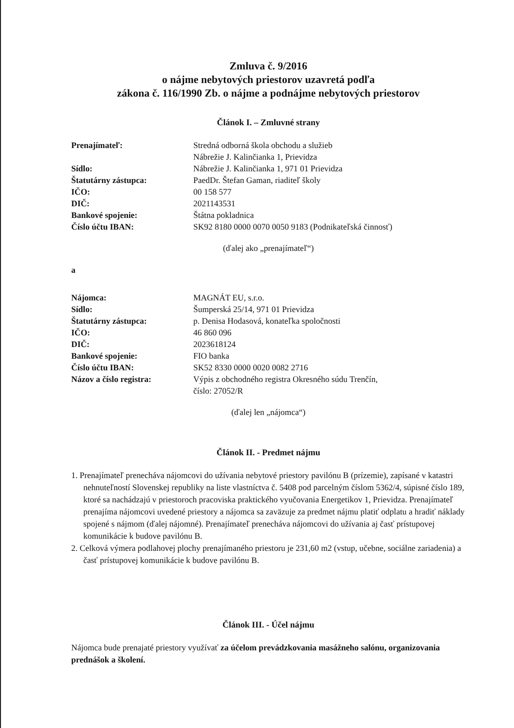Zmluva č. 9/2016
o nájme nebytových priestorov uzavretá podľa
zákona č. 116/1990 Zb. o nájme a podnájme nebytových priestorov
Článok I. – Zmluvné strany
| Prenajímateľ: | Stredná odborná škola obchodu a služieb Nábrežie J. Kalinčianka 1, Prievidza |
| Sídlo: | Nábrežie J. Kalinčianka 1, 971 01 Prievidza |
| Štatutárny zástupca: | PaedDr. Štefan Gaman, riaditeľ školy |
| IČO: | 00 158 577 |
| DIČ: | 2021143531 |
| Bankové spojenie: | Štátna pokladnica |
| Číslo účtu IBAN: | SK92 8180 0000 0070 0050 9183 (Podnikateľská činnosť) |
(ďalej ako „prenajímateľ“)
a
| Nájomca: | MAGNÁT EU, s.r.o. |
| Sídlo: | Šumperská 25/14, 971 01 Prievidza |
| Štatutárny zástupca: | p. Denisa Hodasová, konateľka spoločnosti |
| IČO: | 46 860 096 |
| DIČ: | 2023618124 |
| Bankové spojenie: | FIO banka |
| Číslo účtu IBAN: | SK52 8330 0000 0020 0082 2716 |
| Názov a číslo registra: | Výpis z obchodného registra Okresného súdu Trenčín, číslo: 27052/R |
(ďalej len „nájomca“)
Článok II. - Predmet nájmu
1. Prenajímateľ prenecháva nájomcovi do užívania nebytové priestory pavilónu B (prízemie), zapísané v katastri nehnuteľností Slovenskej republiky na liste vlastníctva č. 5408 pod parcelným číslom 5362/4, súpisné číslo 189, ktoré sa nachádzajú v priestoroch pracoviska praktického vyučovania Energetikov 1, Prievidza. Prenajímateľ prenajíma nájomcovi uvedené priestory a nájomca sa zaväzuje za predmet nájmu platiť odplatu a hradiť náklady spojené s nájmom (ďalej nájomné). Prenajímateľ prenecháva nájomcovi do užívania aj časť prístupovej komunikácie k budove pavilónu B.
2. Celková výmera podlahovej plochy prenajímaného priestoru je 231,60 m2 (vstup, učebne, sociálne zariadenia) a časť prístupovej komunikácie k budove pavilónu B.
Článok III. - Účel nájmu
Nájomca bude prenajaté priestory využívať za účelom prevádzkovania masážneho salónu, organizovania prednášok a školení.